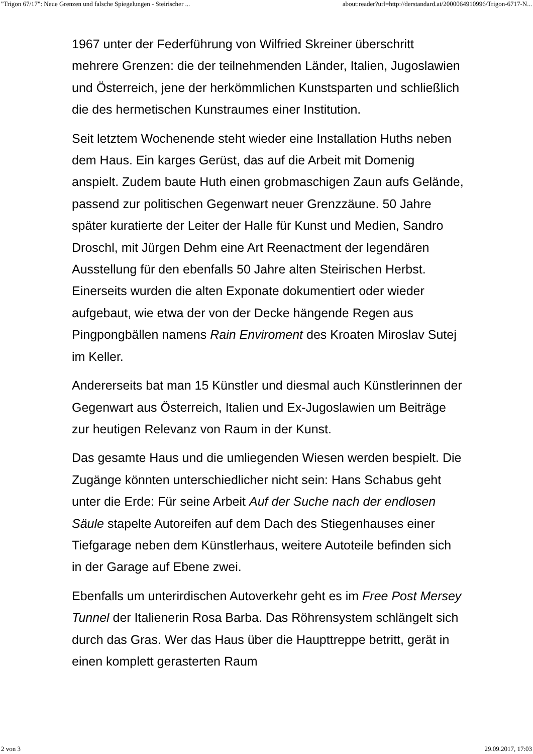"Trigon 67/17": Neue Grenzen und falsche Spiegelungen - Steirischer ... about:reader?url=http://derstandard.at/2000064910996/Trigon-6717-N...
1967 unter der Federführung von Wilfried Skreiner überschritt mehrere Grenzen: die der teilnehmenden Länder, Italien, Jugoslawien und Österreich, jene der herkömmlichen Kunstsparten und schließlich die des hermetischen Kunstraumes einer Institution.
Seit letztem Wochenende steht wieder eine Installation Huths neben dem Haus. Ein karges Gerüst, das auf die Arbeit mit Domenig anspielt. Zudem baute Huth einen grobmaschigen Zaun aufs Gelände, passend zur politischen Gegenwart neuer Grenzzäune. 50 Jahre später kuratierte der Leiter der Halle für Kunst und Medien, Sandro Droschl, mit Jürgen Dehm eine Art Reenactment der legendären Ausstellung für den ebenfalls 50 Jahre alten Steirischen Herbst. Einerseits wurden die alten Exponate dokumentiert oder wieder aufgebaut, wie etwa der von der Decke hängende Regen aus Pingpongbällen namens Rain Enviroment des Kroaten Miroslav Sutej im Keller.
Andererseits bat man 15 Künstler und diesmal auch Künstlerinnen der Gegenwart aus Österreich, Italien und Ex-Jugoslawien um Beiträge zur heutigen Relevanz von Raum in der Kunst.
Das gesamte Haus und die umliegenden Wiesen werden bespielt. Die Zugänge könnten unterschiedlicher nicht sein: Hans Schabus geht unter die Erde: Für seine Arbeit Auf der Suche nach der endlosen Säule stapelte Autoreifen auf dem Dach des Stiegenhauses einer Tiefgarage neben dem Künstlerhaus, weitere Autoteile befinden sich in der Garage auf Ebene zwei.
Ebenfalls um unterirdischen Autoverkehr geht es im Free Post Mersey Tunnel der Italienerin Rosa Barba. Das Röhrensystem schlängelt sich durch das Gras. Wer das Haus über die Haupttreppe betritt, gerät in einen komplett gerasterten Raum
2 von 3 29.09.2017, 17:03